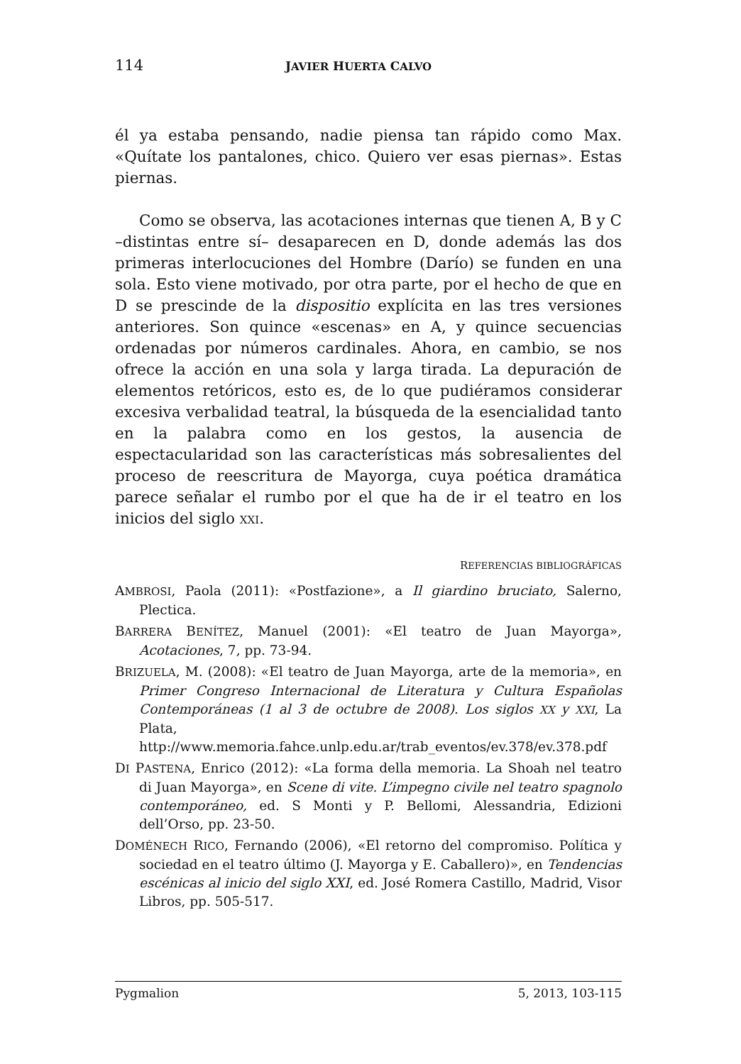114 JAVIER HUERTA CALVO
él ya estaba pensando, nadie piensa tan rápido como Max. «Quítate los pantalones, chico. Quiero ver esas piernas». Estas piernas.
Como se observa, las acotaciones internas que tienen A, B y C –distintas entre sí– desaparecen en D, donde además las dos primeras interlocuciones del Hombre (Darío) se funden en una sola. Esto viene motivado, por otra parte, por el hecho de que en D se prescinde de la dispositio explícita en las tres versiones anteriores. Son quince «escenas» en A, y quince secuencias ordenadas por números cardinales. Ahora, en cambio, se nos ofrece la acción en una sola y larga tirada. La depuración de elementos retóricos, esto es, de lo que pudiéramos considerar excesiva verbalidad teatral, la búsqueda de la esencialidad tanto en la palabra como en los gestos, la ausencia de espectacularidad son las características más sobresalientes del proceso de reescritura de Mayorga, cuya poética dramática parece señalar el rumbo por el que ha de ir el teatro en los inicios del siglo XXI.
REFERENCIAS BIBLIOGRÁFICAS
AMBROSI, Paola (2011): «Postfazione», a Il giardino bruciato, Salerno, Plectica.
BARRERA BENÍTEZ, Manuel (2001): «El teatro de Juan Mayorga», Acotaciones, 7, pp. 73-94.
BRIZUELA, M. (2008): «El teatro de Juan Mayorga, arte de la memoria», en Primer Congreso Internacional de Literatura y Cultura Españolas Contemporáneas (1 al 3 de octubre de 2008). Los siglos XX y XXI, La Plata, http://www.memoria.fahce.unlp.edu.ar/trab_eventos/ev.378/ev.378.pdf
DI PASTENA, Enrico (2012): «La forma della memoria. La Shoah nel teatro di Juan Mayorga», en Scene di vite. L’impegno civile nel teatro spagnolo contemporáneo, ed. S Monti y P. Bellomi, Alessandria, Edizioni dell’Orso, pp. 23-50.
DOMÉNECH RICO, Fernando (2006), «El retorno del compromiso. Política y sociedad en el teatro último (J. Mayorga y E. Caballero)», en Tendencias escénicas al inicio del siglo XXI, ed. José Romera Castillo, Madrid, Visor Libros, pp. 505-517.
Pygmalion 5, 2013, 103-115